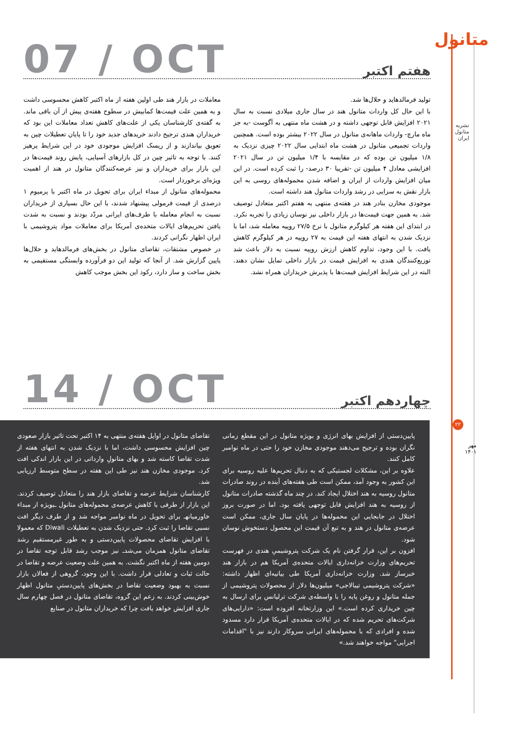متانول
نشریه متانول ایران
۲۲
مهر
۱۴۰۱
07 / OCT هفتم اکتبر
معاملات در بازار هند طی اولین هفته از ماه اکتبر کاهش محسوسی داشت و به همین علت قیمت‌ها کمابیش در سطوح هفته‌ی پیش از آن باقی ماند. به گفته‌ی کارشناسان یکی از علت‌های کاهش تعداد معاملات این بود که خریداران هندی ترجیح دادند خریدهای جدید خود را تا پایان تعطیلات چین به تعویق بیاندازند و از ریسک افزایش موجودی خود در این شرایط پرهیز کنند. با توجه به تاثیر چین در کل بازارهای آسیایی، پایش روند قیمت‌ها در این بازار برای خریداران و نیز عرضه‌کنندگان متانول در هند از اهمیت ویژه‌ای برخوردار است.
محموله‌های متانول از مبداء ایران برای تحویل در ماه اکتبر با پرمیوم ۱ درصدی از قیمت فرمولی پیشنهاد شدند، با این حال بسیاری از خریداران نسبت به انجام معامله با طرف‌های ایرانی مردّد بودند و نسبت به شدت یافتن تحریم‌های ایالات متحده‌ی آمریکا برای معاملات مواد پتروشیمی با ایران اظهار نگرانی کردند.
در خصوص مشتقات، تقاضای متانول در بخش‌های فرمالدهاید و حلال‌ها پایین گزارش شد. از آنجا که تولید این دو فرآورده وابستگی مستقیمی به بخش ساخت و ساز دارد، رکود این بخش موجب کاهش
تولید فرمالدهاید و حلال‌ها شد.
با این حال کل واردات متانول هند در سال جاری میلادی نسبت به سال ۲۰۲۱ افزایش قابل توجهی داشته و در هشت ماه منتهی به آگوست -به جز ماه مارچ- واردات ماهانه‌ی متانول در سال ۲۰۲۲ بیشتر بوده است. همچنین واردات تجمیعی متانول در هشت ماه ابتدایی سال ۲۰۲۲ چیزی نزدیک به ۱/۸ میلیون تن بوده که در مقایسه با ۱/۴ میلیون تن در سال ۲۰۲۱ افزایشی معادل ۴ میلیون تن -تقریبا ۳۰ درصد- را ثبت کرده است. در این میان افزایش واردات از ایران و اضافه شدن محموله‌های روسی به این بازار نقش به سزایی در رشد واردات متانول هند داشته است.
موجودی مخازن بنادر هند در هفته‌ی منتهی به هفتم اکتبر متعادل توصیف شد. به همین جهت قیمت‌ها در بازار داخلی نیز نوسان زیادی را تجربه نکرد. در ابتدای این هفته هر کیلوگرم متانول با نرخ ۲۷/۵ روپیه معامله شد، اما با نزدیک شدن به انتهای هفته این قیمت به ۲۷ روپیه در هر کیلوگرم کاهش یافت. با این وجود، تداوم کاهش ارزش روپیه نسبت به دلار باعث شد توزیع‌کنندگان هندی به افزایش قیمت در بازار داخلی تمایل نشان دهند. البته در این شرایط افزایش قیمت‌ها با پذیرش خریداران همراه نشد.
14 / OCT چهاردهم اکتبر
تقاضای متانول در اوایل هفته‌ی منتهی به ۱۴ اکتبر تحت تاثیر بازار صعودی چین افزایش محسوسی داشت، اما با نزدیک شدن به انتهای هفته از شدت تقاضا کاسته شد و بهای متانولِ وارداتی در این بازار اندکی افت کرد. موجودی مخازن هند نیز طی این هفته در سطح متوسط ارزیابی شد.
کارشناسان شرایط عرضه و تقاضای بازار هند را متعادل توصیف کردند. این بازار از طرفی با کاهش عرضه‌ی محموله‌های متانول ـبویژه از مبداء خاورمیانهـ برای تحویل در ماه نوامبر مواجه شد و از طرف دیگر افت نسبی تقاضا را ثبت کرد. حتی نزدیک شدن به تعطیلات Diwali که معمولا با افزایش تقاضای محصولات پایین‌دستی و به طور غیرمستقیم رشد تقاضای متانول همزمان می‌شد‌ـ نیز موجب رشد قابل توجه تقاضا در دومین هفته از ماه اکتبر نگشت. به همین علت وضعیت عرضه و تقاضا در حالت ثبات و تعادلی قرار داشت. با این وجود، گروهی از فعالان بازار نسبت به بهبود وضعیت تقاضا در بخش‌های پایین‌دستیِ متانول اظهار خوش‌بینی کردند. به زعم این گروه، تقاضای متانول در فصل چهارم سال جاری افزایش خواهد یافت چرا که خریداران متانول در صنایع
پایین‌دستی از افزایش بهای انرژی و بویژه متانول در این مقطع زمانی نگران بوده و ترجیح می‌دهند موجودی مخازن خود را حتی در ماه نوامبر کامل کنند.
علاوه بر این، مشکلات لجستیکی که به دنبال تحریم‌ها علیه روسیه برای این کشور به وجود آمد، ممکن است طی هفته‌های آینده در روند صادرات متانول روسیه به هند اختلال ایجاد کند. در چند ماه گذشته صادرات متانول از روسیه به هند افزایش قابل توجهی یافته بود. اما در صورت بروز اختلال در جابجایی این محموله‌ها در پایان سال جاری، ممکن است عرضه‌ی متانول در هند و به تبع آن قیمت این محصول دستخوش نوسان شود.
افزون بر این، قرار گرفتن نام یک شرکت پتروشیمیِ هندی در فهرست تحریم‌های وزارت خزانه‌داری ایالات متحده‌ی آمریکا هم در بازار هند خبرساز شد. وزارت خزانه‌داری آمریکا طی بیانیه‌ای اظهار داشته: «شرکت پتروشیمی تیبالاجی» میلیون‌ها دلار از محصولات پتروشیمی از جمله متانول و روغن پایه را با واسطه‌ی شرکت ترلیانس برای ارسال به چین خریداری کرده است.» این وزارتخانه افزوده است: «دارایی‌های شرکت‌های تحریم شده که در ایالات متحده‌ی آمریکا قرار دارد مسدود شده و افرادی که با محموله‌های ایرانی سروکار دارند نیز با "اقدامات اجرایی" مواجه خواهند شد.»